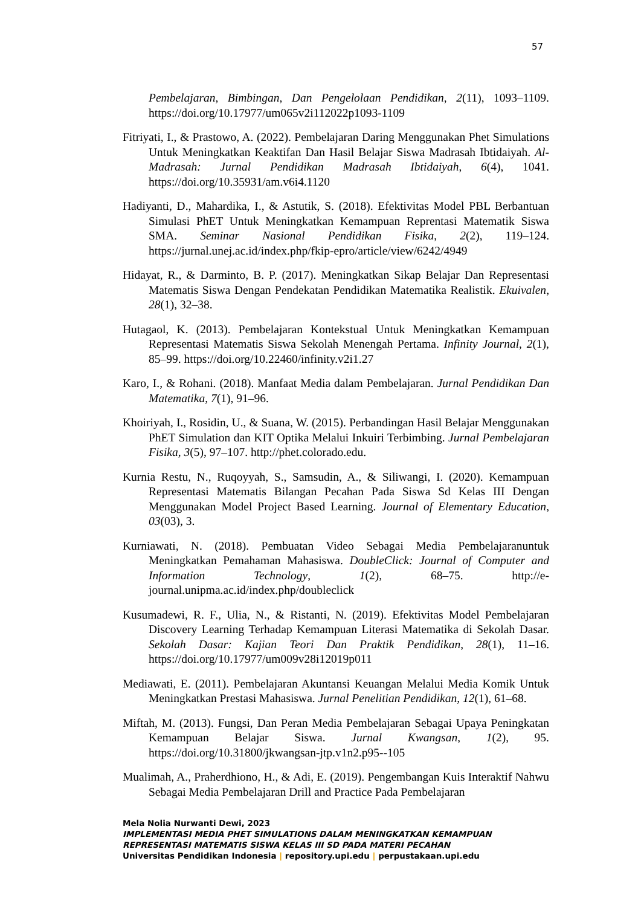57
Pembelajaran, Bimbingan, Dan Pengelolaan Pendidikan, 2(11), 1093–1109. https://doi.org/10.17977/um065v2i112022p1093-1109
Fitriyati, I., & Prastowo, A. (2022). Pembelajaran Daring Menggunakan Phet Simulations Untuk Meningkatkan Keaktifan Dan Hasil Belajar Siswa Madrasah Ibtidaiyah. Al-Madrasah: Jurnal Pendidikan Madrasah Ibtidaiyah, 6(4), 1041. https://doi.org/10.35931/am.v6i4.1120
Hadiyanti, D., Mahardika, I., & Astutik, S. (2018). Efektivitas Model PBL Berbantuan Simulasi PhET Untuk Meningkatkan Kemampuan Reprentasi Matematik Siswa SMA. Seminar Nasional Pendidikan Fisika, 2(2), 119–124. https://jurnal.unej.ac.id/index.php/fkip-epro/article/view/6242/4949
Hidayat, R., & Darminto, B. P. (2017). Meningkatkan Sikap Belajar Dan Representasi Matematis Siswa Dengan Pendekatan Pendidikan Matematika Realistik. Ekuivalen, 28(1), 32–38.
Hutagaol, K. (2013). Pembelajaran Kontekstual Untuk Meningkatkan Kemampuan Representasi Matematis Siswa Sekolah Menengah Pertama. Infinity Journal, 2(1), 85–99. https://doi.org/10.22460/infinity.v2i1.27
Karo, I., & Rohani. (2018). Manfaat Media dalam Pembelajaran. Jurnal Pendidikan Dan Matematika, 7(1), 91–96.
Khoiriyah, I., Rosidin, U., & Suana, W. (2015). Perbandingan Hasil Belajar Menggunakan PhET Simulation dan KIT Optika Melalui Inkuiri Terbimbing. Jurnal Pembelajaran Fisika, 3(5), 97–107. http://phet.colorado.edu.
Kurnia Restu, N., Ruqoyyah, S., Samsudin, A., & Siliwangi, I. (2020). Kemampuan Representasi Matematis Bilangan Pecahan Pada Siswa Sd Kelas III Dengan Menggunakan Model Project Based Learning. Journal of Elementary Education, 03(03), 3.
Kurniawati, N. (2018). Pembuatan Video Sebagai Media Pembelajaranuntuk Meningkatkan Pemahaman Mahasiswa. DoubleClick: Journal of Computer and Information Technology, 1(2), 68–75. http://e-journal.unipma.ac.id/index.php/doubleclick
Kusumadewi, R. F., Ulia, N., & Ristanti, N. (2019). Efektivitas Model Pembelajaran Discovery Learning Terhadap Kemampuan Literasi Matematika di Sekolah Dasar. Sekolah Dasar: Kajian Teori Dan Praktik Pendidikan, 28(1), 11–16. https://doi.org/10.17977/um009v28i12019p011
Mediawati, E. (2011). Pembelajaran Akuntansi Keuangan Melalui Media Komik Untuk Meningkatkan Prestasi Mahasiswa. Jurnal Penelitian Pendidikan, 12(1), 61–68.
Miftah, M. (2013). Fungsi, Dan Peran Media Pembelajaran Sebagai Upaya Peningkatan Kemampuan Belajar Siswa. Jurnal Kwangsan, 1(2), 95. https://doi.org/10.31800/jkwangsan-jtp.v1n2.p95--105
Mualimah, A., Praherdhiono, H., & Adi, E. (2019). Pengembangan Kuis Interaktif Nahwu Sebagai Media Pembelajaran Drill and Practice Pada Pembelajaran
Mela Nolia Nurwanti Dewi, 2023
IMPLEMENTASI MEDIA PHET SIMULATIONS DALAM MENINGKATKAN KEMAMPUAN REPRESENTASI MATEMATIS SISWA KELAS III SD PADA MATERI PECAHAN
Universitas Pendidikan Indonesia | repository.upi.edu | perpustakaan.upi.edu